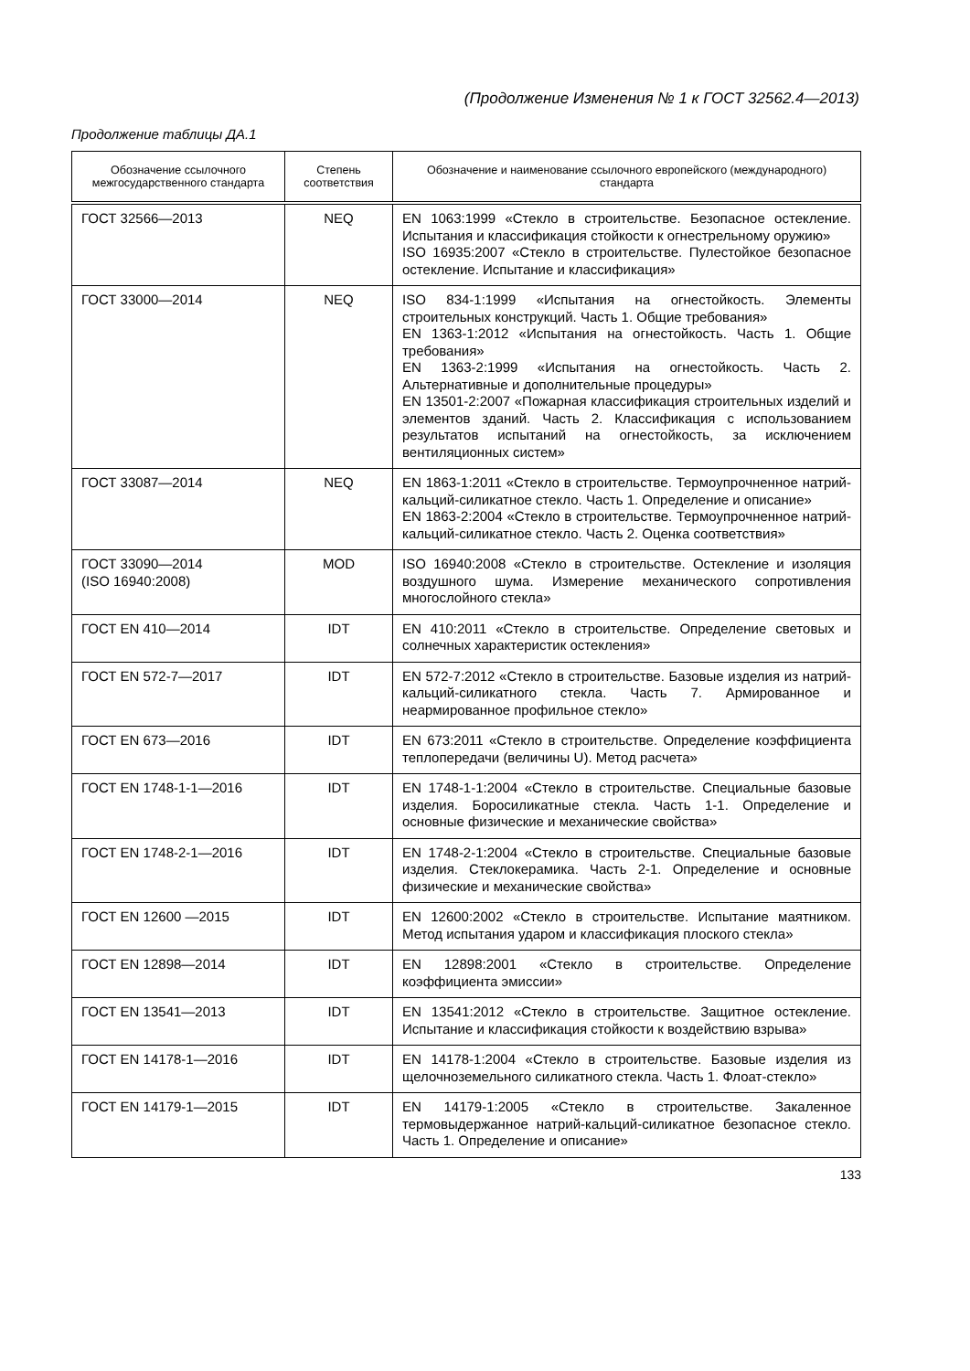(Продолжение Изменения № 1 к ГОСТ 32562.4—2013)
Продолжение таблицы ДА.1
| Обозначение ссылочного межгосударственного стандарта | Степень соответствия | Обозначение и наименование ссылочного европейского (международного) стандарта |
| --- | --- | --- |
| ГОСТ 32566—2013 | NEQ | EN 1063:1999 «Стекло в строительстве. Безопасное остекление. Испытания и классификация стойкости к огнестрельному оружию» ISO 16935:2007 «Стекло в строительстве. Пулестойкое безопасное остекление. Испытание и классификация» |
| ГОСТ 33000—2014 | NEQ | ISO 834-1:1999 «Испытания на огнестойкость. Элементы строительных конструкций. Часть 1. Общие требования» EN 1363-1:2012 «Испытания на огнестойкость. Часть 1. Общие требования» EN 1363-2:1999 «Испытания на огнестойкость. Часть 2. Альтернативные и дополнительные процедуры» EN 13501-2:2007 «Пожарная классификация строительных изделий и элементов зданий. Часть 2. Классификация с использованием результатов испытаний на огнестойкость, за исключением вентиляционных систем» |
| ГОСТ 33087—2014 | NEQ | EN 1863-1:2011 «Стекло в строительстве. Термоупрочненное натрий-кальций-силикатное стекло. Часть 1. Определение и описание» EN 1863-2:2004 «Стекло в строительстве. Термоупрочненное натрий-кальций-силикатное стекло. Часть 2. Оценка соответствия» |
| ГОСТ 33090—2014 (ISO 16940:2008) | MOD | ISO 16940:2008 «Стекло в строительстве. Остекление и изоляция воздушного шума. Измерение механического сопротивления многослойного стекла» |
| ГОСТ EN 410—2014 | IDT | EN 410:2011 «Стекло в строительстве. Определение световых и солнечных характеристик остекления» |
| ГОСТ EN 572-7—2017 | IDT | EN 572-7:2012 «Стекло в строительстве. Базовые изделия из натрий-кальций-силикатного стекла. Часть 7. Армированное и неармированное профильное стекло» |
| ГОСТ EN 673—2016 | IDT | EN 673:2011 «Стекло в строительстве. Определение коэффициента теплопередачи (величины U). Метод расчета» |
| ГОСТ EN 1748-1-1—2016 | IDT | EN 1748-1-1:2004 «Стекло в строительстве. Специальные базовые изделия. Боросиликатные стекла. Часть 1-1. Определение и основные физические и механические свойства» |
| ГОСТ EN 1748-2-1—2016 | IDT | EN 1748-2-1:2004 «Стекло в строительстве. Специальные базовые изделия. Стеклокерамика. Часть 2-1. Определение и основные физические и механические свойства» |
| ГОСТ EN 12600 —2015 | IDT | EN 12600:2002 «Стекло в строительстве. Испытание маятником. Метод испытания ударом и классификация плоского стекла» |
| ГОСТ EN 12898—2014 | IDT | EN 12898:2001 «Стекло в строительстве. Определение коэффициента эмиссии» |
| ГОСТ EN 13541—2013 | IDT | EN 13541:2012 «Стекло в строительстве. Защитное остекление. Испытание и классификация стойкости к воздействию взрыва» |
| ГОСТ EN 14178-1—2016 | IDT | EN 14178-1:2004 «Стекло в строительстве. Базовые изделия из щелочноземельного силикатного стекла. Часть 1. Флоат-стекло» |
| ГОСТ EN 14179-1—2015 | IDT | EN 14179-1:2005 «Стекло в строительстве. Закаленное термовыдержанное натрий-кальций-силикатное безопасное стекло. Часть 1. Определение и описание» |
133